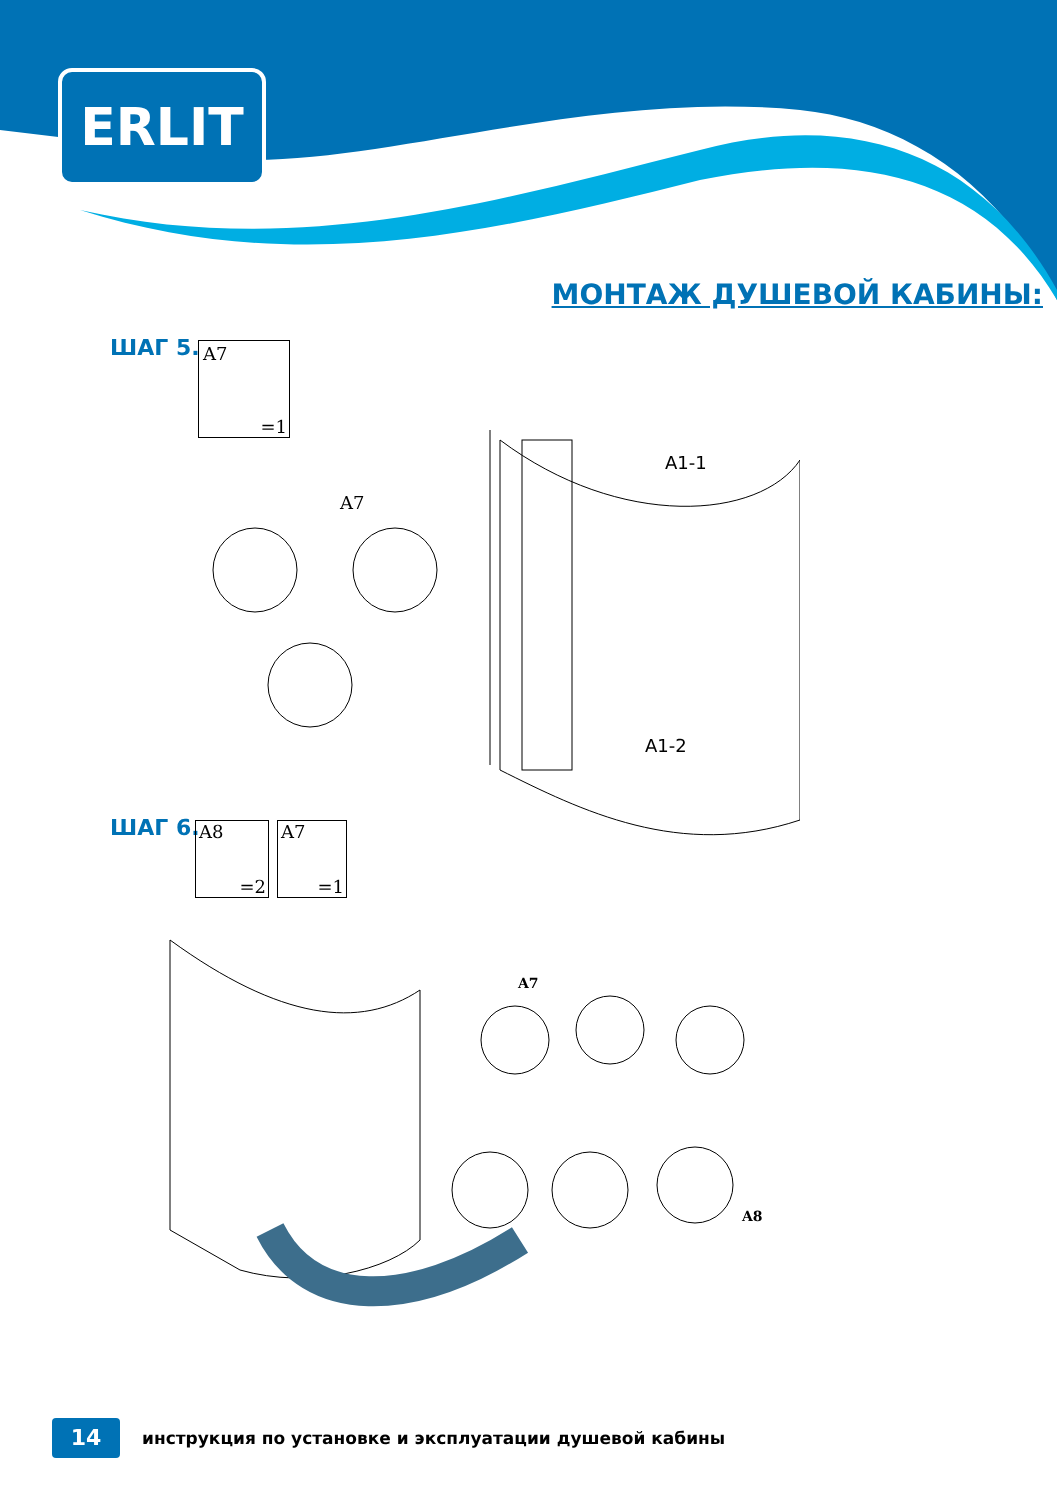ERLIT
МОНТАЖ ДУШЕВОЙ КАБИНЫ:
ШАГ 5. A7
=1
A1-1
A1-2
A7
ШАГ 6. A8
=2
A7
=1
A7
A8
14
инструкция по установке и эксплуатации душевой кабины